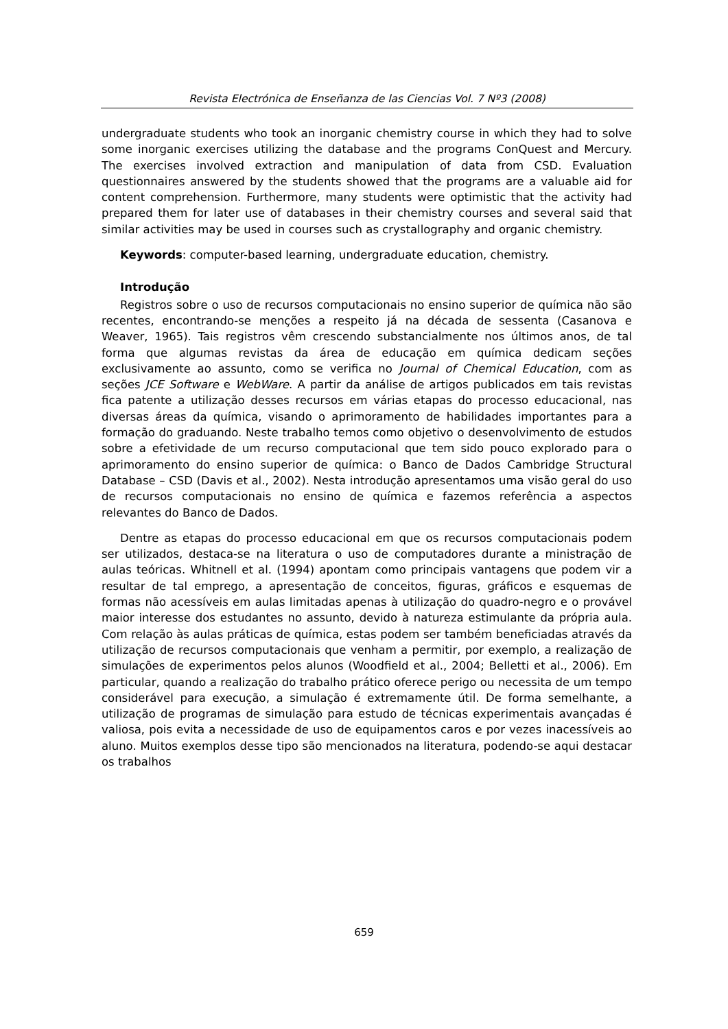Revista Electrónica de Enseñanza de las Ciencias Vol. 7 Nº3 (2008)
undergraduate students who took an inorganic chemistry course in which they had to solve some inorganic exercises utilizing the database and the programs ConQuest and Mercury. The exercises involved extraction and manipulation of data from CSD. Evaluation questionnaires answered by the students showed that the programs are a valuable aid for content comprehension. Furthermore, many students were optimistic that the activity had prepared them for later use of databases in their chemistry courses and several said that similar activities may be used in courses such as crystallography and organic chemistry.
Keywords: computer-based learning, undergraduate education, chemistry.
Introdução
Registros sobre o uso de recursos computacionais no ensino superior de química não são recentes, encontrando-se menções a respeito já na década de sessenta (Casanova e Weaver, 1965). Tais registros vêm crescendo substancialmente nos últimos anos, de tal forma que algumas revistas da área de educação em química dedicam seções exclusivamente ao assunto, como se verifica no Journal of Chemical Education, com as seções JCE Software e WebWare. A partir da análise de artigos publicados em tais revistas fica patente a utilização desses recursos em várias etapas do processo educacional, nas diversas áreas da química, visando o aprimoramento de habilidades importantes para a formação do graduando. Neste trabalho temos como objetivo o desenvolvimento de estudos sobre a efetividade de um recurso computacional que tem sido pouco explorado para o aprimoramento do ensino superior de química: o Banco de Dados Cambridge Structural Database – CSD (Davis et al., 2002). Nesta introdução apresentamos uma visão geral do uso de recursos computacionais no ensino de química e fazemos referência a aspectos relevantes do Banco de Dados.
Dentre as etapas do processo educacional em que os recursos computacionais podem ser utilizados, destaca-se na literatura o uso de computadores durante a ministração de aulas teóricas. Whitnell et al. (1994) apontam como principais vantagens que podem vir a resultar de tal emprego, a apresentação de conceitos, figuras, gráficos e esquemas de formas não acessíveis em aulas limitadas apenas à utilização do quadro-negro e o provável maior interesse dos estudantes no assunto, devido à natureza estimulante da própria aula. Com relação às aulas práticas de química, estas podem ser também beneficiadas através da utilização de recursos computacionais que venham a permitir, por exemplo, a realização de simulações de experimentos pelos alunos (Woodfield et al., 2004; Belletti et al., 2006). Em particular, quando a realização do trabalho prático oferece perigo ou necessita de um tempo considerável para execução, a simulação é extremamente útil. De forma semelhante, a utilização de programas de simulação para estudo de técnicas experimentais avançadas é valiosa, pois evita a necessidade de uso de equipamentos caros e por vezes inacessíveis ao aluno. Muitos exemplos desse tipo são mencionados na literatura, podendo-se aqui destacar os trabalhos
659